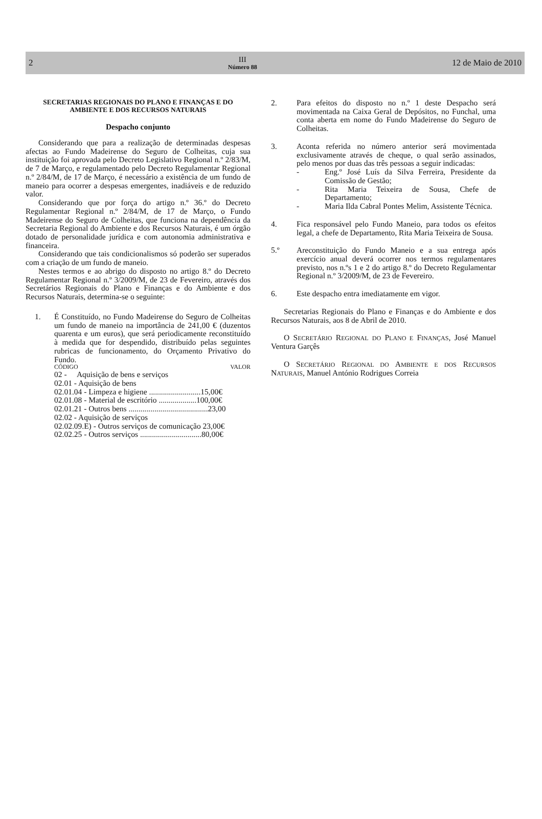2
III
Número 88
12 de Maio de 2010
SECRETARIAS REGIONAIS DO PLANO E FINANÇAS E DO AMBIENTE E DOS RECURSOS NATURAIS
Despacho conjunto
Considerando que para a realização de determinadas despesas afectas ao Fundo Madeirense do Seguro de Colheitas, cuja sua instituição foi aprovada pelo Decreto Legislativo Regional n.º 2/83/M, de 7 de Março, e regulamentado pelo Decreto Regulamentar Regional n.º 2/84/M, de 17 de Março, é necessário a existência de um fundo de maneio para ocorrer a despesas emergentes, inadiáveis e de reduzido valor.
Considerando que por força do artigo n.º 36.º do Decreto Regulamentar Regional n.º 2/84/M, de 17 de Março, o Fundo Madeirense do Seguro de Colheitas, que funciona na dependência da Secretaria Regional do Ambiente e dos Recursos Naturais, é um órgão dotado de personalidade jurídica e com autonomia administrativa e financeira.
Considerando que tais condicionalismos só poderão ser superados com a criação de um fundo de maneio.
Nestes termos e ao abrigo do disposto no artigo 8.º do Decreto Regulamentar Regional n.º 3/2009/M, de 23 de Fevereiro, através dos Secretários Regionais do Plano e Finanças e do Ambiente e dos Recursos Naturais, determina-se o seguinte:
1. É Constituído, no Fundo Madeirense do Seguro de Colheitas um fundo de maneio na importância de 241,00 € (duzentos quarenta e um euros), que será periodicamente reconstituído à medida que for despendido, distribuído pelas seguintes rubricas de funcionamento, do Orçamento Privativo do Fundo.
CÓDIGO VALOR
02 - Aquisição de bens e serviços
02.01 - Aquisição de bens
02.01.04 - Limpeza e higiene ..........................15,00€
02.01.08 - Material de escritório ...................100,00€
02.01.21 - Outros bens ........................................23,00
02.02 - Aquisição de serviços
02.02.09.E) - Outros serviços de comunicação 23,00€
02.02.25 - Outros serviços ...............................80,00€
2. Para efeitos do disposto no n.º 1 deste Despacho será movimentada na Caixa Geral de Depósitos, no Funchal, uma conta aberta em nome do Fundo Madeirense do Seguro de Colheitas.
3. Aconta referida no número anterior será movimentada exclusivamente através de cheque, o qual serão assinados, pelo menos por duas das três pessoas a seguir indicadas:
- Eng.º José Luís da Silva Ferreira, Presidente da Comissão de Gestão;
- Rita Maria Teixeira de Sousa, Chefe de Departamento;
- Maria Ilda Cabral Pontes Melim, Assistente Técnica.
4. Fica responsável pelo Fundo Maneio, para todos os efeitos legal, a chefe de Departamento, Rita Maria Teixeira de Sousa.
5.º Areconstituição do Fundo Maneio e a sua entrega após exercício anual deverá ocorrer nos termos regulamentares previsto, nos n.ºs 1 e 2 do artigo 8.º do Decreto Regulamentar Regional n.º 3/2009/M, de 23 de Fevereiro.
6. Este despacho entra imediatamente em vigor.
Secretarias Regionais do Plano e Finanças e do Ambiente e dos Recursos Naturais, aos 8 de Abril de 2010.
O SECRETÁRIO REGIONAL DO PLANO E FINANÇAS, José Manuel Ventura Garçês
O SECRETÁRIO REGIONAL DO AMBIENTE E DOS RECURSOS NATURAIS, Manuel António Rodrigues Correia